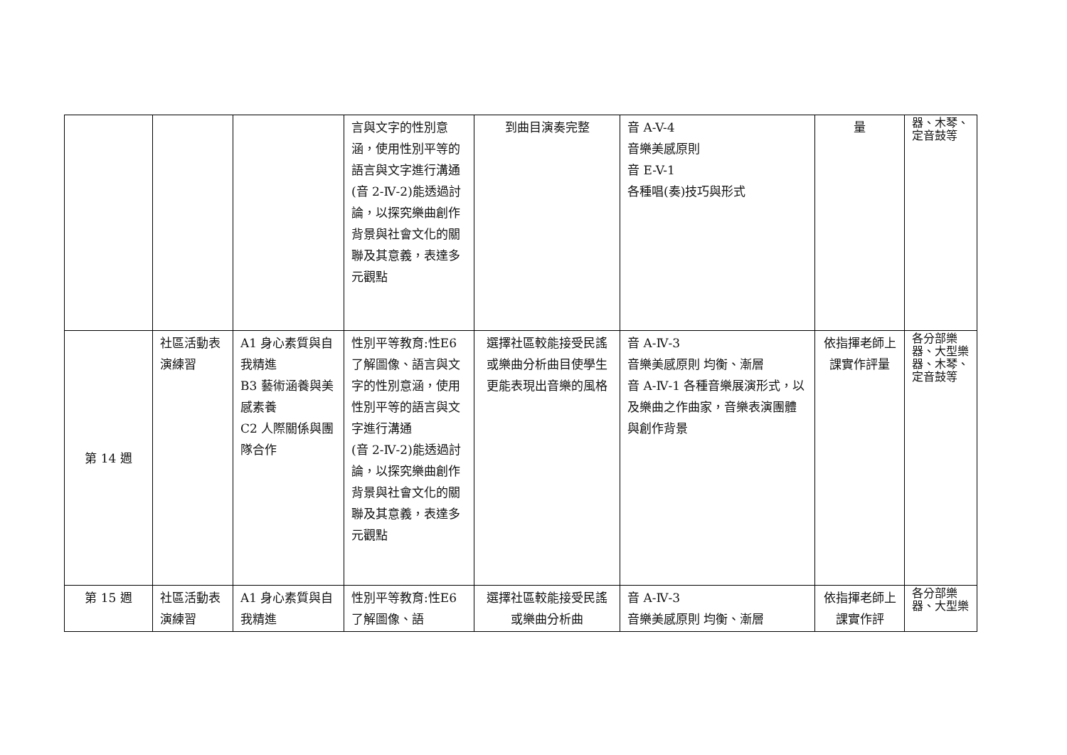| | | | 言與文字的性別意涵，使用性別平等的語言與文字進行溝通 (音 2-Ⅳ-2)能透過討論，以探究樂曲創作背景與社會文化的關聯及其意義，表達多元觀點 | 到曲目演奏完整 | 音 A-V-4 音樂美感原則 音 E-V-1 各種唱(奏)技巧與形式 | 量 | 器、木琴、定音鼓等 |
| 第 14 週 | 社區活動表演練習 | A1 身心素質與自我精進 B3 藝術涵養與美感素養 C2 人際關係與團隊合作 | 性別平等教育:性E6 了解圖像、語言與文字的性別意涵，使用性別平等的語言與文字進行溝通 (音 2-Ⅳ-2)能透過討論，以探究樂曲創作背景與社會文化的關聯及其意義，表達多元觀點 | 選擇社區較能接受民謠或樂曲分析曲目使學生更能表現出音樂的風格 | 音 A-Ⅳ-3 音樂美感原則 均衡、漸層 音 A-Ⅳ-1 各種音樂展演形式，以及樂曲之作曲家，音樂表演團體與創作背景 | 依指揮老師上課實作評量 | 各分部樂器、大型樂器、木琴、定音鼓等 |
| 第 15 週 | 社區活動表演練習 | A1 身心素質與自我精進 | 性別平等教育:性E6 了解圖像、語 | 選擇社區較能接受民謠或樂曲分析曲 | 音 A-Ⅳ-3 音樂美感原則 均衡、漸層 | 依指揮老師上課實作評 | 各分部樂器、大型樂 |